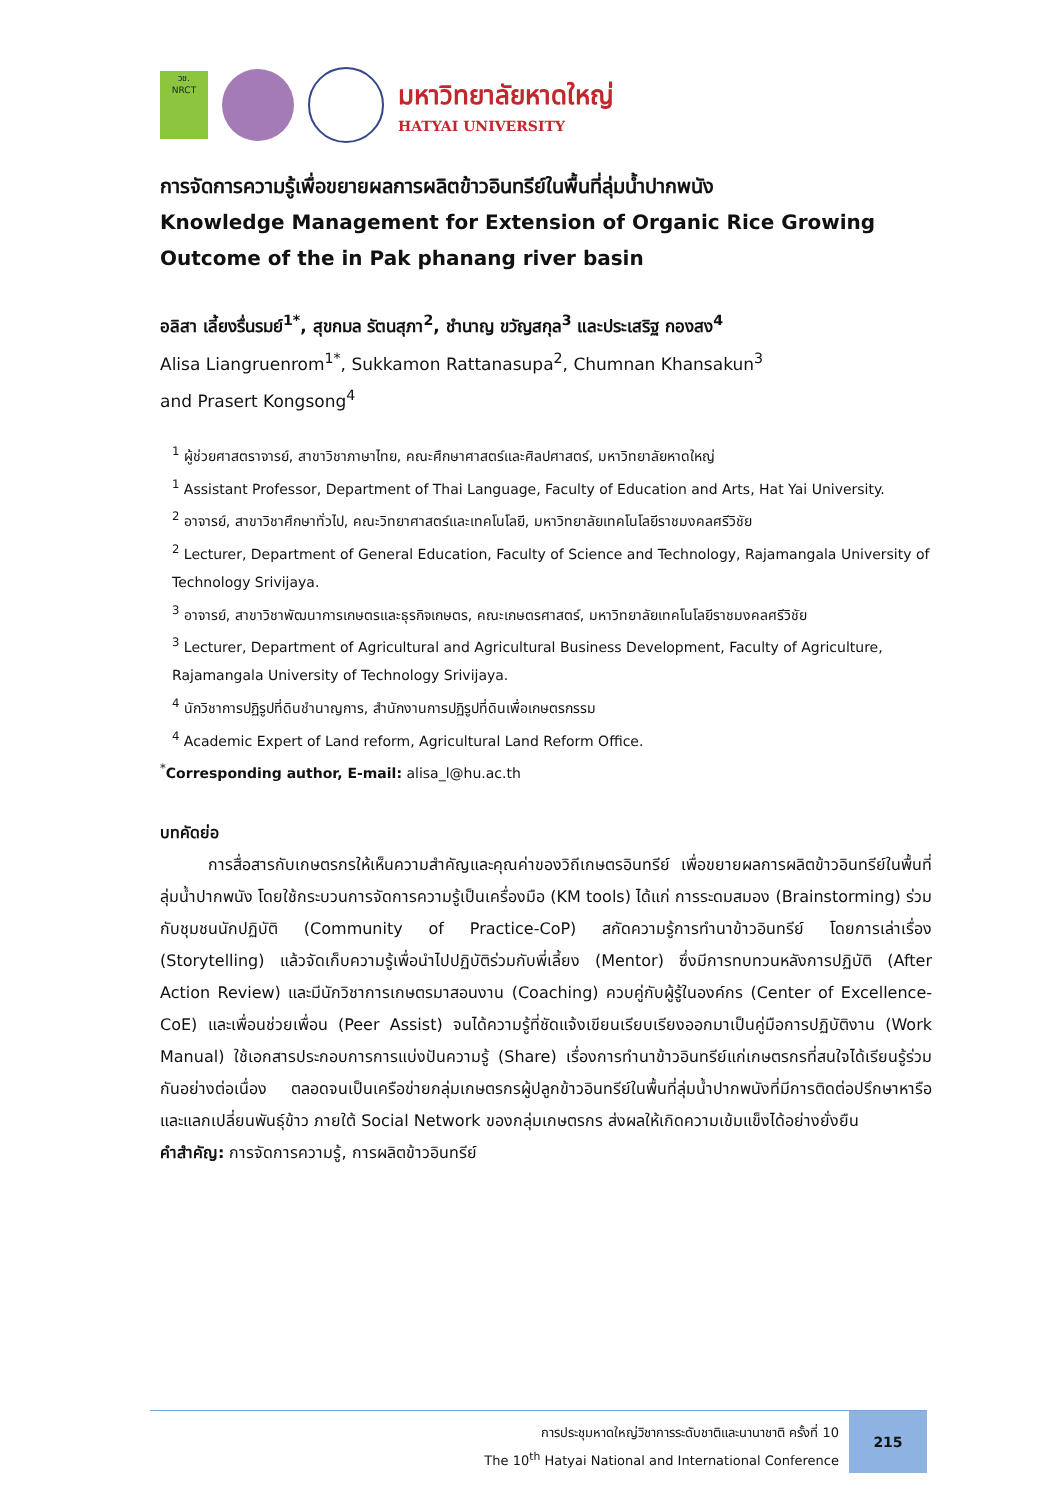วช.
NRCT
มหาวิทยาลัยหาดใหญ่
HATYAI UNIVERSITY
การจัดการความรู้เพื่อขยายผลการผลิตข้าวอินทรีย์ในพื้นที่ลุ่มน้ำปากพนัง
Knowledge Management for Extension of Organic Rice Growing Outcome of the in Pak phanang river basin
อลิสา เลี้ยงรื่นรมย์<sup>1*</sup>, สุขกมล รัตนสุภา<sup>2</sup>, ชำนาญ ขวัญสกุล<sup>3</sup> และประเสริฐ กองสง<sup>4</sup>
Alisa Liangruenrom<sup>1*</sup>, Sukkamon Rattanasupa<sup>2</sup>, Chumnan Khansakun<sup>3</sup>
and Prasert Kongsong<sup>4</sup>
<sup>1</sup> ผู้ช่วยศาสตราจารย์, สาขาวิชาภาษาไทย, คณะศึกษาศาสตร์และศิลปศาสตร์, มหาวิทยาลัยหาดใหญ่
<sup>1</sup> Assistant Professor, Department of Thai Language, Faculty of Education and Arts, Hat Yai University.
<sup>2</sup> อาจารย์, สาขาวิชาศึกษาทั่วไป, คณะวิทยาศาสตร์และเทคโนโลยี, มหาวิทยาลัยเทคโนโลยีราชมงคลศรีวิชัย
<sup>2</sup> Lecturer, Department of General Education, Faculty of Science and Technology, Rajamangala University of Technology Srivijaya.
<sup>3</sup> อาจารย์, สาขาวิชาพัฒนาการเกษตรและธุรกิจเกษตร, คณะเกษตรศาสตร์, มหาวิทยาลัยเทคโนโลยีราชมงคลศรีวิชัย
<sup>3</sup> Lecturer, Department of Agricultural and Agricultural Business Development, Faculty of Agriculture, Rajamangala University of Technology Srivijaya.
<sup>4</sup> นักวิชาการปฏิรูปที่ดินชำนาญการ, สำนักงานการปฏิรูปที่ดินเพื่อเกษตรกรรม
<sup>4</sup> Academic Expert of Land reform, Agricultural Land Reform Office.
<sup>*</sup> Corresponding author, E-mail: alisa_l@hu.ac.th
บทคัดย่อ
   การสื่อสารกับเกษตรกรให้เห็นความสำคัญและคุณค่าของวิถีเกษตรอินทรีย์ เพื่อขยายผลการผลิตข้าวอินทรีย์ในพื้นที่ลุ่มน้ำปากพนัง โดยใช้กระบวนการจัดการความรู้เป็นเครื่องมือ (KM tools) ได้แก่ การระดมสมอง (Brainstorming) ร่วมกับชุมชนนักปฏิบัติ (Community of Practice-CoP) สกัดความรู้การทำนาข้าวอินทรีย์ โดยการเล่าเรื่อง (Storytelling) แล้วจัดเก็บความรู้เพื่อนำไปปฏิบัติร่วมกับพี่เลี้ยง (Mentor) ซึ่งมีการทบทวนหลังการปฏิบัติ (After Action Review) และมีนักวิชาการเกษตรมาสอนงาน (Coaching) ควบคู่กับผู้รู้ในองค์กร (Center of Excellence-CoE) และเพื่อนช่วยเพื่อน (Peer Assist) จนได้ความรู้ที่ชัดแจ้งเขียนเรียบเรียงออกมาเป็นคู่มือการปฏิบัติงาน (Work Manual) ใช้เอกสารประกอบการการแบ่งปันความรู้ (Share) เรื่องการทำนาข้าวอินทรีย์แก่เกษตรกรที่สนใจได้เรียนรู้ร่วมกันอย่างต่อเนื่อง ตลอดจนเป็นเครือข่ายกลุ่มเกษตรกรผู้ปลูกข้าวอินทรีย์ในพื้นที่ลุ่มน้ำปากพนังที่มีการติดต่อปรึกษาหารือ และแลกเปลี่ยนพันธุ์ข้าว ภายใต้ Social Network ของกลุ่มเกษตรกร ส่งผลให้เกิดความเข้มแข็งได้อย่างยั่งยืน
คำสำคัญ: การจัดการความรู้, การผลิตข้าวอินทรีย์
การประชุมหาดใหญ่วิชาการระดับชาติและนานาชาติ ครั้งที่ 10
The 10<sup>th</sup> Hatyai National and International Conference
215